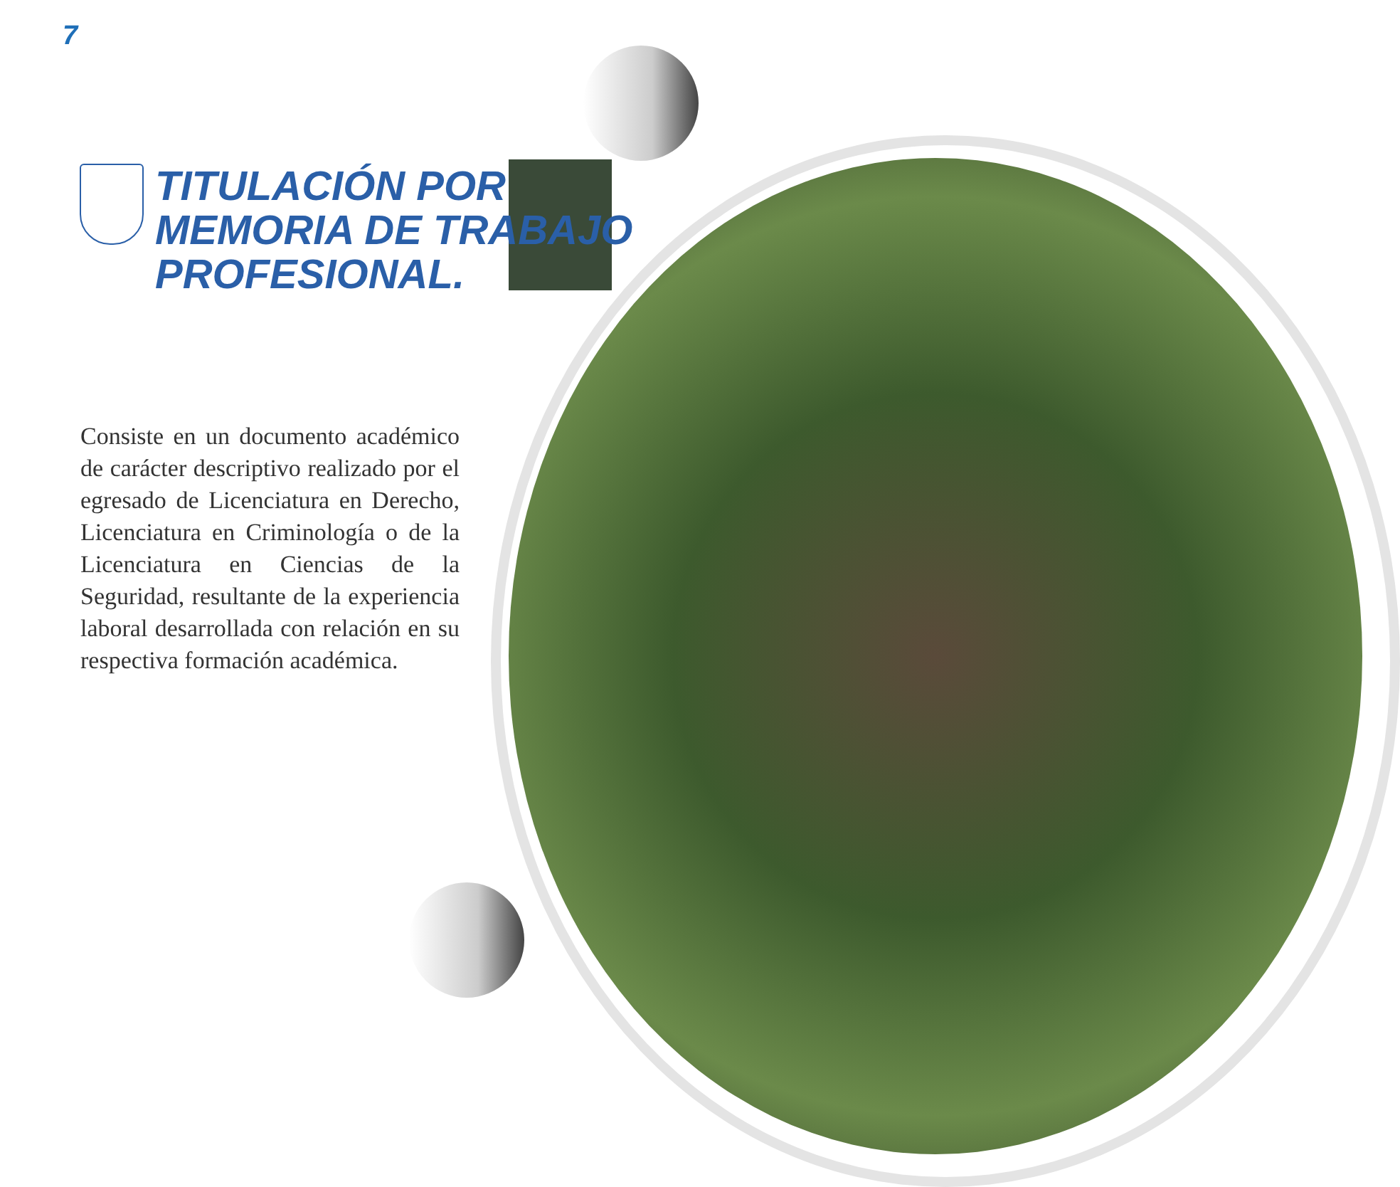7
TITULACIÓN POR
MEMORIA DE TRABAJO
PROFESIONAL.
Consiste en un documento académico de carácter descriptivo realizado por el egresado de Licenciatura en Derecho, Licenciatura en Criminología o de la Licenciatura en Ciencias de la Seguridad, resultante de la experiencia laboral desarrollada con relación en su respectiva formación académica.